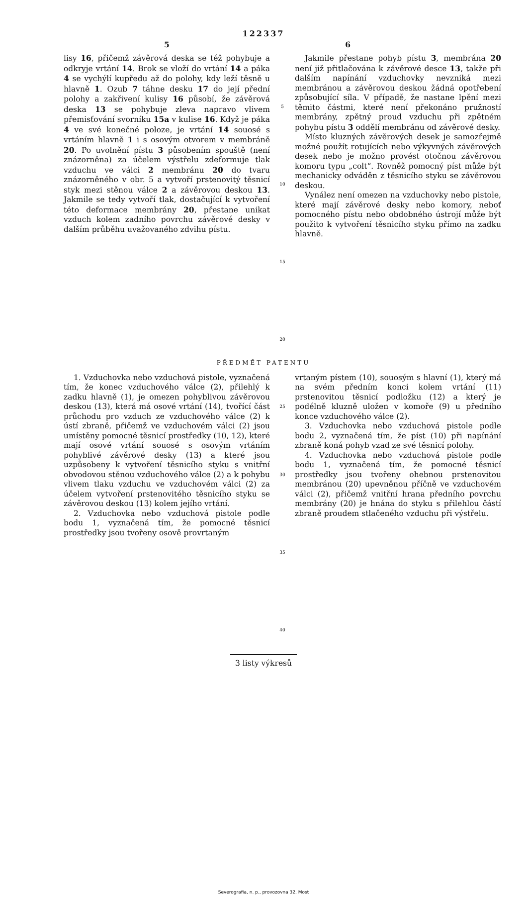122337
5 6
lisy 16, přičemž závěrová deska se též pohybuje a odkryje vrtání 14. Brok se vloží do vrtání 14 a páka 4 se vychýlí kupředu až do polohy, kdy leží těsně u hlavně 1. Ozub 7 táhne desku 17 do její přední polohy a zakřivení kulisy 16 působí, že závěrová deska 13 se pohybuje zleva napravo vlivem přemisťování svorníku 15a v kulise 16. Když je páka 4 ve své konečné poloze, je vrtání 14 souosé s vrtáním hlavně 1 i s osovým otvorem v membráně 20. Po uvolnění pístu 3 působením spouště (není znázorněna) za účelem výstřelu zdeformuje tlak vzduchu ve válci 2 membránu 20 do tvaru znázorněného v obr. 5 a vytvoří prstenovitý těsnicí styk mezi stěnou válce 2 a závěrovou deskou 13. Jakmile se tedy vytvoří tlak, dostačující k vytvoření této deformace membrány 20, přestane unikat vzduch kolem zadního povrchu závěrové desky v dalším průběhu uvažovaného zdvihu pístu.
5
10
15
20
Jakmile přestane pohyb pístu 3, membrána 20 není již přitlačována k závěrové desce 13, takže při dalším napínání vzduchovky nevzniká mezi membránou a závěrovou deskou žádná opotřebení způsobující síla. V případě, že nastane lpění mezi těmito částmi, které není překonáno pružností membrány, zpětný proud vzduchu při zpětném pohybu pístu 3 oddělí membránu od závěrové desky.
Místo kluzných závěrových desek je samozřejmě možné použít rotujících nebo výkyvných závěrových desek nebo je možno provést otočnou závěrovou komoru typu „colt“. Rovněž pomocný píst může být mechanicky odváděn z těsnicího styku se závěrovou deskou.
Vynález není omezen na vzduchovky nebo pistole, které mají závěrové desky nebo komory, neboť pomocného pístu nebo obdobného ústrojí může být použito k vytvoření těsnicího styku přímo na zadku hlavně.
PŘEDMĚT PATENTU
1. Vzduchovka nebo vzduchová pistole, vyznačená tím, že konec vzduchového válce (2), přilehlý k zadku hlavně (1), je omezen pohyblivou závěrovou deskou (13), která má osové vrtání (14), tvořící část průchodu pro vzduch ze vzduchového válce (2) k ústí zbraně, přičemž ve vzduchovém válci (2) jsou umístěny pomocné těsnicí prostředky (10, 12), které mají osové vrtání souosé s osovým vrtáním pohyblivé závěrové desky (13) a které jsou uzpůsobeny k vytvoření těsnicího styku s vnitřní obvodovou stěnou vzduchového válce (2) a k pohybu vlivem tlaku vzduchu ve vzduchovém válci (2) za účelem vytvoření prstenovitého těsnicího styku se závěrovou deskou (13) kolem jejího vrtání.
2. Vzduchovka nebo vzduchová pistole podle bodu 1, vyznačená tím, že pomocné těsnicí prostředky jsou tvořeny osově provrtaným
25
30
35
40
vrtaným pístem (10), souosým s hlavní (1), který má na svém předním konci kolem vrtání (11) prstenovitou těsnicí podložku (12) a který je podélně kluzně uložen v komoře (9) u předního konce vzduchového válce (2).
3. Vzduchovka nebo vzduchová pistole podle bodu 2, vyznačená tím, že píst (10) při napínání zbraně koná pohyb vzad ze své těsnicí polohy.
4. Vzduchovka nebo vzduchová pistole podle bodu 1, vyznačená tím, že pomocné těsnicí prostředky jsou tvořeny ohebnou prstenovitou membránou (20) upevněnou příčně ve vzduchovém válci (2), přičemž vnitřní hrana předního povrchu membrány (20) je hnána do styku s přilehlou částí zbraně proudem stlačeného vzduchu při výstřelu.
3 listy výkresů
Severografia, n. p., provozovna 32, Most